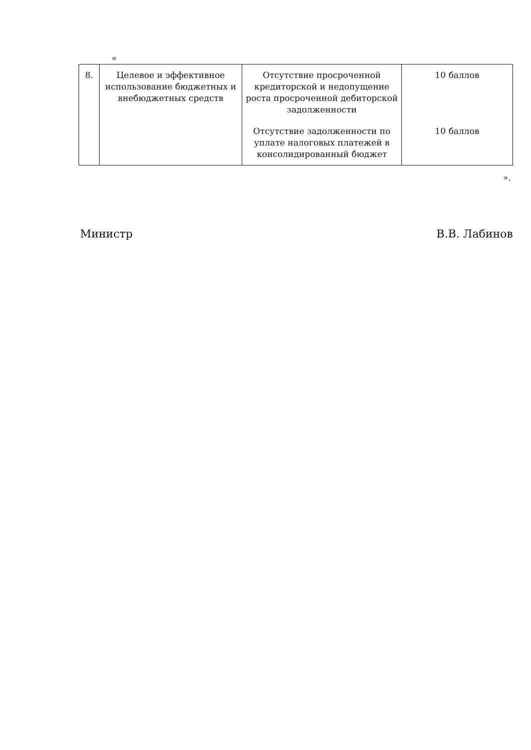«
| 8. | Целевое и эффективное использование бюджетных и внебюджетных средств | Отсутствие просроченной кредиторской и недопущение роста просроченной дебиторской задолженности | 10 баллов |
| | | Отсутствие задолженности по уплате налоговых платежей в консолидированный бюджет | 10 баллов |
».
Министр В.В. Лабинов